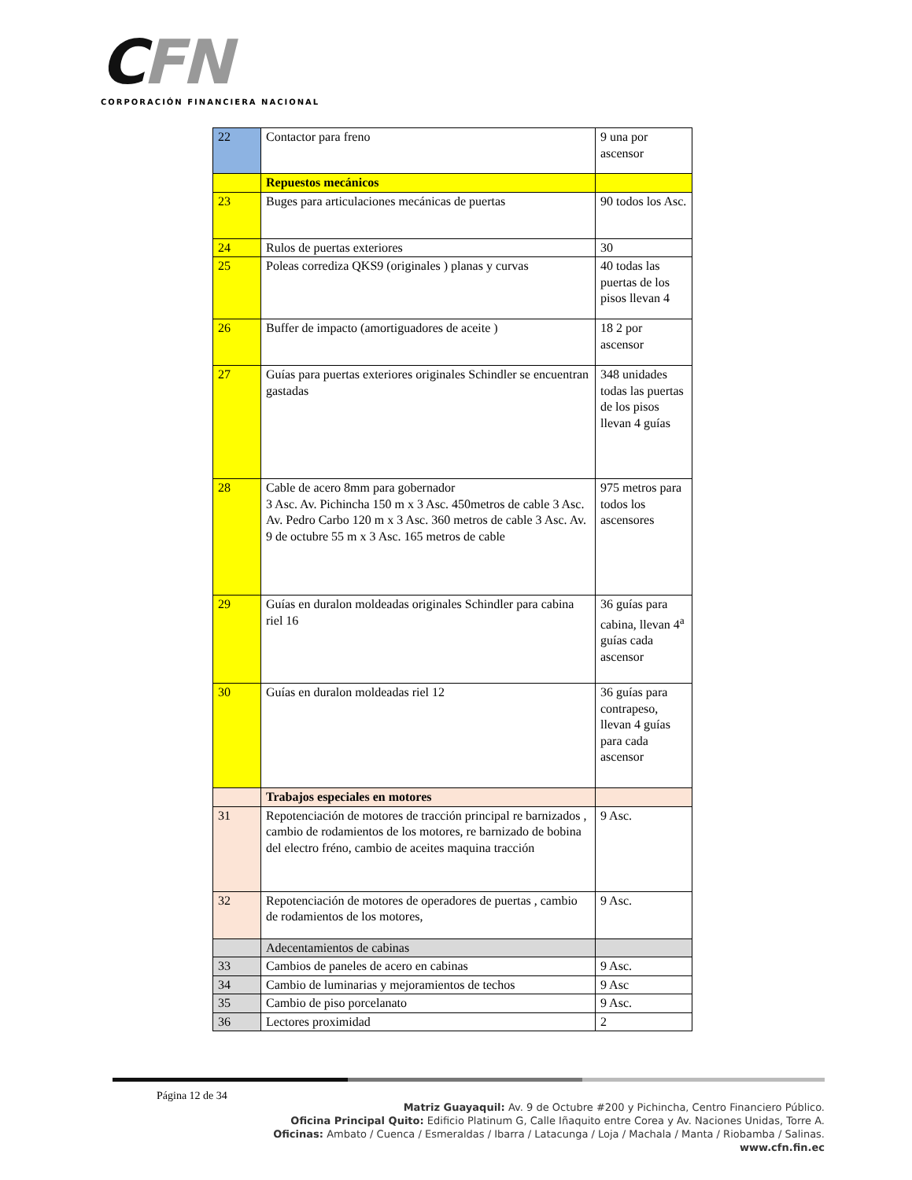CFN
CORPORACIÓN FINANCIERA NACIONAL
| 22 | Contactor para freno | 9 una por ascensor |
| | Repuestos mecánicos | |
| 23 | Buges para articulaciones mecánicas de puertas | 90 todos los Asc. |
| 24 | Rulos de puertas exteriores | 30 |
| 25 | Poleas corrediza QKS9 (originales ) planas y curvas | 40 todas las puertas de los pisos llevan 4 |
| 26 | Buffer de impacto (amortiguadores de aceite ) | 18 2 por ascensor |
| 27 | Guías para puertas exteriores originales Schindler se encuentran gastadas | 348 unidades todas las puertas de los pisos llevan 4 guías |
| 28 | Cable de acero 8mm para gobernador 3 Asc. Av. Pichincha 150 m x 3 Asc. 450metros de cable 3 Asc. Av. Pedro Carbo 120 m x 3 Asc. 360 metros de cable 3 Asc. Av. 9 de octubre 55 m x 3 Asc. 165 metros de cable | 975 metros para todos los ascensores |
| 29 | Guías en duralon moldeadas originales Schindler para cabina riel 16 | 36 guías para cabina, llevan 4<sup>a</sup> guías cada ascensor |
| 30 | Guías en duralon moldeadas riel 12 | 36 guías para contrapeso, llevan 4 guías para cada ascensor |
| | Trabajos especiales en motores | |
| 31 | Repotenciación de motores de tracción principal re barnizados , cambio de rodamientos de los motores, re barnizado de bobina del electro fréno, cambio de aceites maquina tracción | 9 Asc. |
| 32 | Repotenciación de motores de operadores de puertas , cambio de rodamientos de los motores, | 9 Asc. |
| | Adecentamientos de cabinas | |
| 33 | Cambios de paneles de acero en cabinas | 9 Asc. |
| 34 | Cambio de luminarias y mejoramientos de techos | 9 Asc |
| 35 | Cambio de piso porcelanato | 9 Asc. |
| 36 | Lectores proximidad | 2 |
Página 12 de 34
Matriz Guayaquil: Av. 9 de Octubre #200 y Pichincha, Centro Financiero Público.
Oficina Principal Quito: Edificio Platinum G, Calle Iñaquito entre Corea y Av. Naciones Unidas, Torre A.
Oficinas: Ambato / Cuenca / Esmeraldas / Ibarra / Latacunga / Loja / Machala / Manta / Riobamba / Salinas.
www.cfn.fin.ec